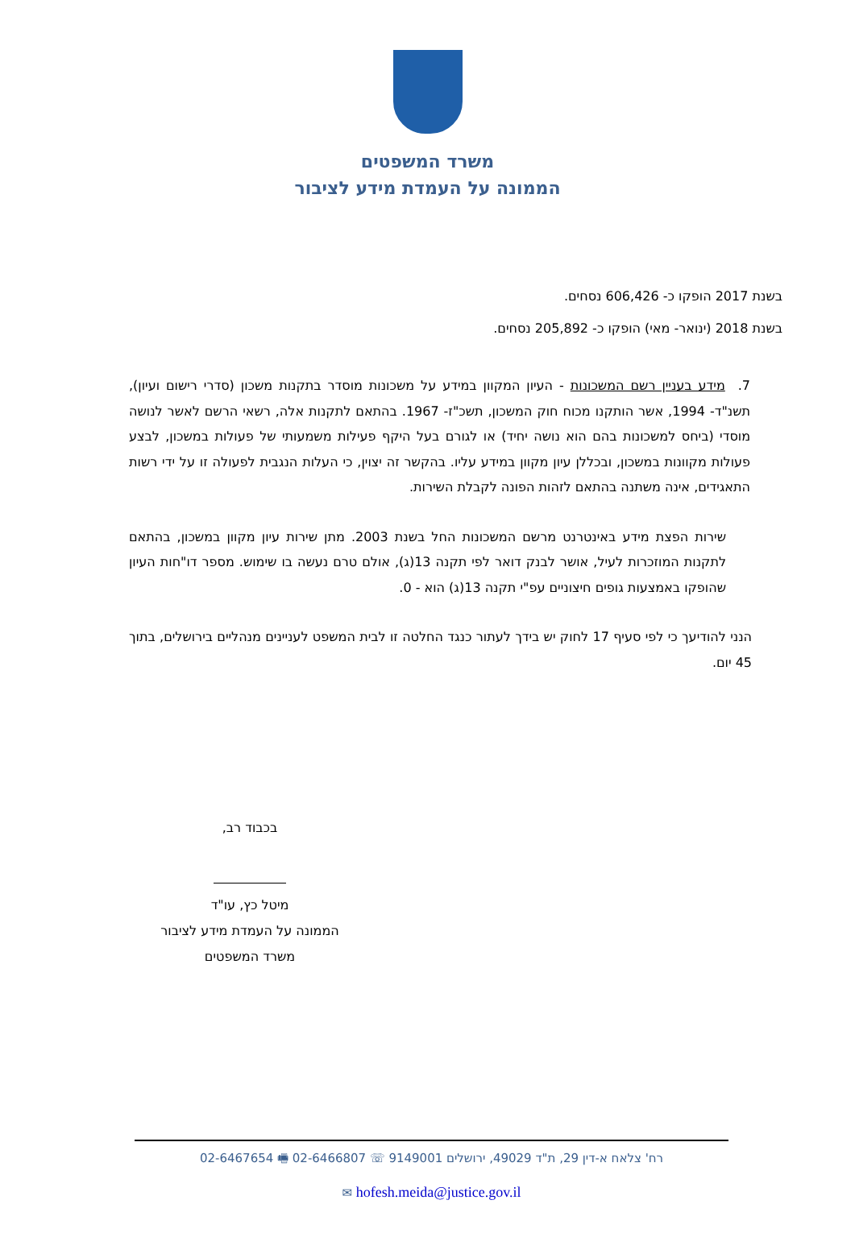משרד המשפטים
הממונה על העמדת מידע לציבור
בשנת 2017 הופקו כ- 606,426 נסחים.
בשנת 2018 (ינואר- מאי) הופקו כ- 205,892 נסחים.
7. מידע בעניין רשם המשכונות - העיון המקוון במידע על משכונות מוסדר בתקנות משכון (סדרי רישום ועיון), תשנ"ד- 1994, אשר הותקנו מכוח חוק המשכון, תשכ"ז- 1967. בהתאם לתקנות אלה, רשאי הרשם לאשר לנושה מוסדי (ביחס למשכונות בהם הוא נושה יחיד) או לגורם בעל היקף פעילות משמעותי של פעולות במשכון, לבצע פעולות מקוונות במשכון, ובכללן עיון מקוון במידע עליו. בהקשר זה יצוין, כי העלות הנגבית לפעולה זו על ידי רשות התאגידים, אינה משתנה בהתאם לזהות הפונה לקבלת השירות.
שירות הפצת מידע באינטרנט מרשם המשכונות החל בשנת 2003. מתן שירות עיון מקוון במשכון, בהתאם לתקנות המוזכרות לעיל, אושר לבנק דואר לפי תקנה 13(ג), אולם טרם נעשה בו שימוש. מספר דו"חות העיון שהופקו באמצעות גופים חיצוניים עפ"י תקנה 13(ג) הוא - 0.
הנני להודיעך כי לפי סעיף 17 לחוק יש בידך לעתור כנגד החלטה זו לבית המשפט לעניינים מנהליים בירושלים, בתוך 45 יום.
בכבוד רב,
מיטל כץ, עו"ד
הממונה על העמדת מידע לציבור
משרד המשפטים
רח' צלאח א-דין 29, ת"ד 49029, ירושלים 9149001 ☏ 02-6466807 🖷 02-6467654
hofesh.meida@justice.gov.il ✉